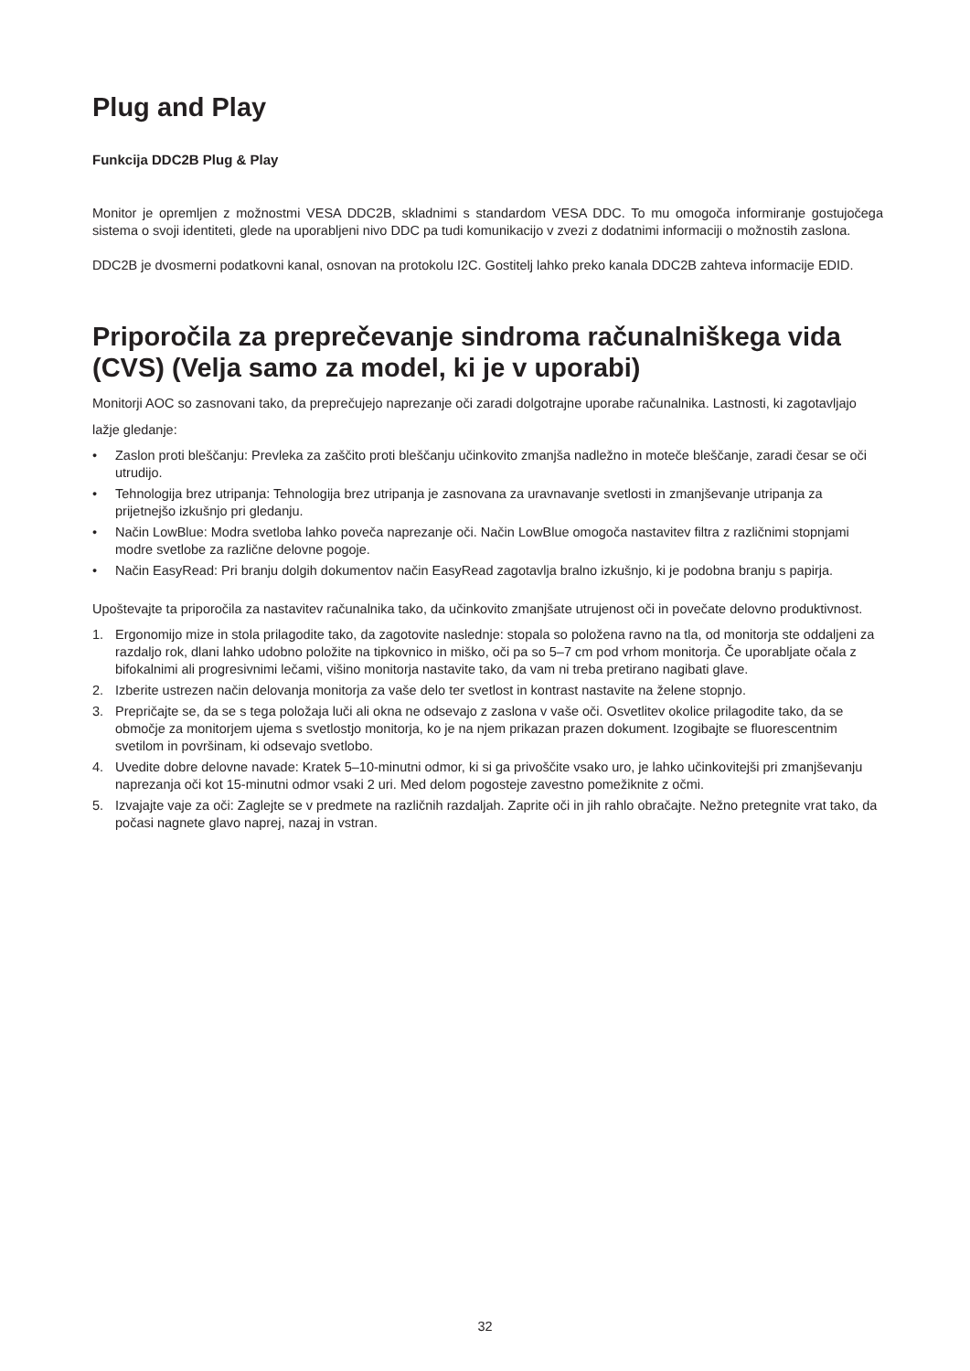Plug and Play
Funkcija DDC2B Plug & Play
Monitor je opremljen z možnostmi VESA DDC2B, skladnimi s standardom VESA DDC. To mu omogoča informiranje gostujočega sistema o svoji identiteti, glede na uporabljeni nivo DDC pa tudi komunikacijo v zvezi z dodatnimi informaciji o možnostih zaslona.
DDC2B je dvosmerni podatkovni kanal, osnovan na protokolu I2C. Gostitelj lahko preko kanala DDC2B zahteva informacije EDID.
Priporočila za preprečevanje sindroma računalniškega vida (CVS) (Velja samo za model, ki je v uporabi)
Monitorji AOC so zasnovani tako, da preprečujejo naprezanje oči zaradi dolgotrajne uporabe računalnika. Lastnosti, ki zagotavljajo lažje gledanje:
• Zaslon proti bleščanju: Prevleka za zaščito proti bleščanju učinkovito zmanjša nadležno in moteče bleščanje, zaradi česar se oči utrudijo.
• Tehnologija brez utripanja: Tehnologija brez utripanja je zasnovana za uravnavanje svetlosti in zmanjševanje utripanja za prijetnejšo izkušnjo pri gledanju.
• Način LowBlue: Modra svetloba lahko poveča naprezanje oči. Način LowBlue omogoča nastavitev filtra z različnimi stopnjami modre svetlobe za različne delovne pogoje.
• Način EasyRead: Pri branju dolgih dokumentov način EasyRead zagotavlja bralno izkušnjo, ki je podobna branju s papirja.
Upoštevajte ta priporočila za nastavitev računalnika tako, da učinkovito zmanjšate utrujenost oči in povečate delovno produktivnost.
1. Ergonomijo mize in stola prilagodite tako, da zagotovite naslednje: stopala so položena ravno na tla, od monitorja ste oddaljeni za razdaljo rok, dlani lahko udobno položite na tipkovnico in miško, oči pa so 5–7 cm pod vrhom monitorja. Če uporabljate očala z bifokalnimi ali progresivnimi lečami, višino monitorja nastavite tako, da vam ni treba pretirano nagibati glave.
2. Izberite ustrezen način delovanja monitorja za vaše delo ter svetlost in kontrast nastavite na želene stopnjo.
3. Prepričajte se, da se s tega položaja luči ali okna ne odsevajo z zaslona v vaše oči. Osvetlitev okolice prilagodite tako, da se območje za monitorjem ujema s svetlostjo monitorja, ko je na njem prikazan prazen dokument. Izogibajte se fluorescentnim svetilom in površinam, ki odsevajo svetlobo.
4. Uvedite dobre delovne navade: Kratek 5–10-minutni odmor, ki si ga privoščite vsako uro, je lahko učinkovitejši pri zmanjševanju naprezanja oči kot 15-minutni odmor vsaki 2 uri. Med delom pogosteje zavestno pomežiknite z očmi.
5. Izvajajte vaje za oči: Zaglejte se v predmete na različnih razdaljah. Zaprite oči in jih rahlo obračajte. Nežno pretegnite vrat tako, da počasi nagnete glavo naprej, nazaj in vstran.
32